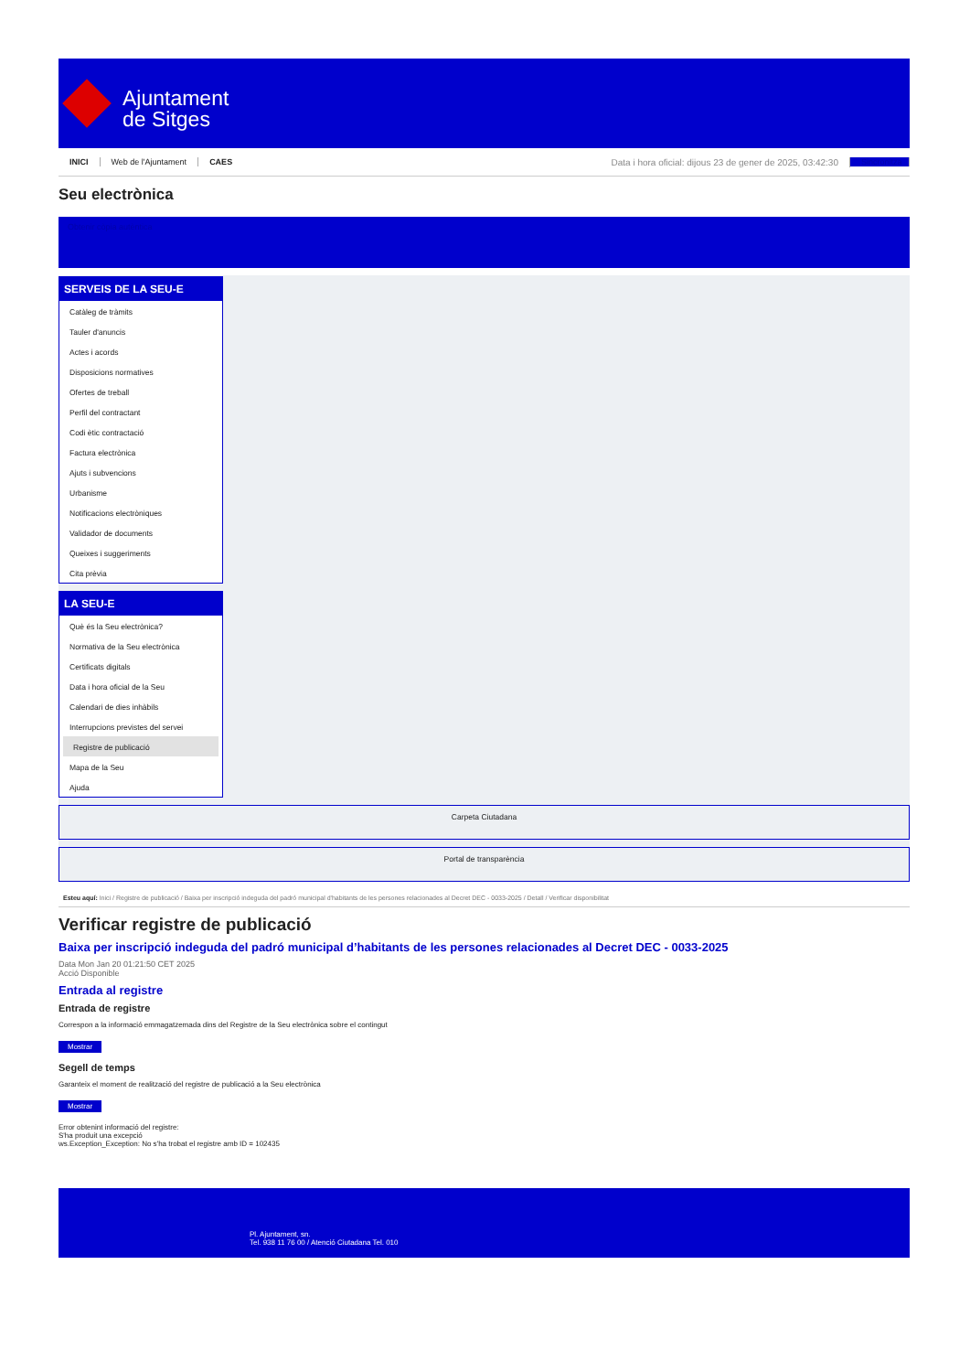Ajuntament
de Sitges
INICI Web de l'Ajuntament CAES Data i hora oficial: dijous 23 de gener de 2025, 03:42:30 Sincronitza
Seu electrònica
Obtenir còpia autèntica
SERVEIS DE LA SEU-E
Catàleg de tràmits
Tauler d'anuncis
Actes i acords
Disposicions normatives
Ofertes de treball
Perfil del contractant
Codi ètic contractació
Factura electrònica
Ajuts i subvencions
Urbanisme
Notificacions electròniques
Validador de documents
Queixes i suggeriments
Cita prèvia
LA SEU-E
Què és la Seu electrònica?
Normativa de la Seu electrònica
Certificats digitals
Data i hora oficial de la Seu
Calendari de dies inhàbils
Interrupcions previstes del servei
Registre de publicació
Mapa de la Seu
Ajuda
Carpeta Ciutadana
Portal de transparència
Esteu aquí: Inici / Registre de publicació / Baixa per inscripció indeguda del padró municipal d'habitants de les persones relacionades al Decret DEC - 0033-2025 / Detall / Verificar disponibilitat
Verificar registre de publicació
Baixa per inscripció indeguda del padró municipal d’habitants de les persones relacionades al Decret DEC - 0033-2025
Data Mon Jan 20 01:21:50 CET 2025
Acció Disponible
Entrada al registre
Entrada de registre
Correspon a la informació emmagatzemada dins del Registre de la Seu electrònica sobre el contingut
Mostrar
Segell de temps
Garanteix el moment de realització del registre de publicació a la Seu electrònica
Mostrar
Error obtenint informació del registre:
S'ha produit una excepció
ws.Exception_Exception: No s'ha trobat el registre amb ID = 102435
Pl. Ajuntament, sn.
Tel. 938 11 76 00 / Atenció Ciutadana Tel. 010